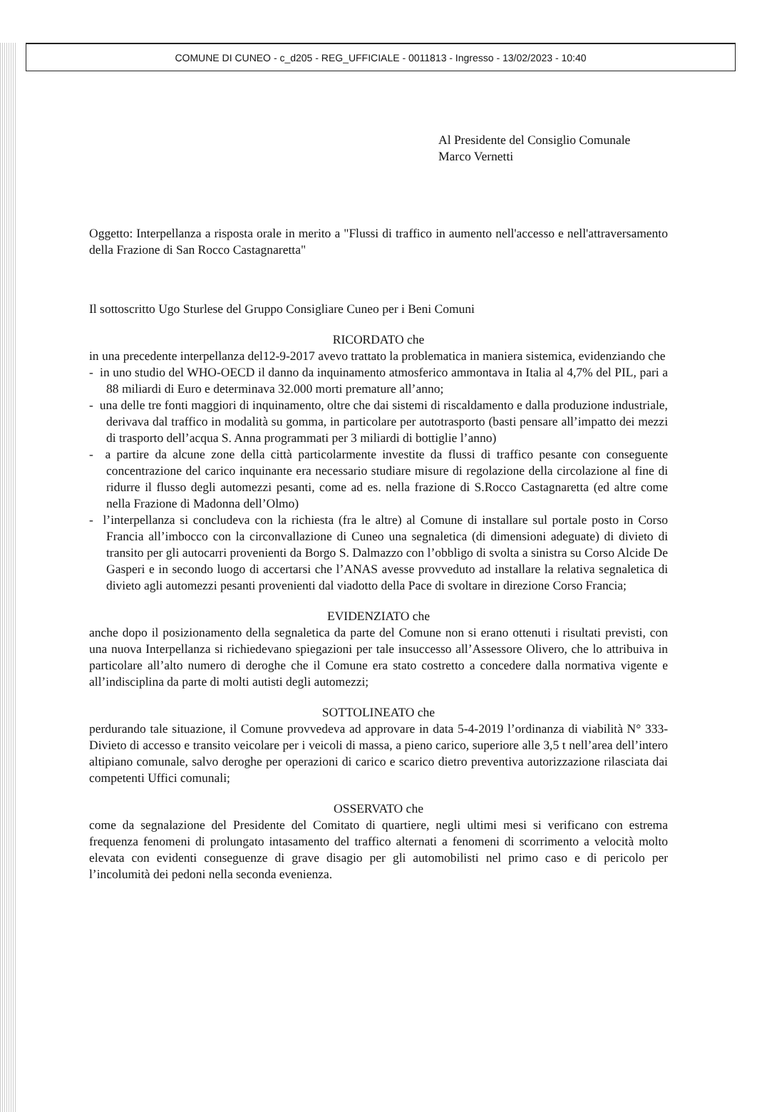COMUNE DI CUNEO - c_d205 - REG_UFFICIALE - 0011813 - Ingresso - 13/02/2023 - 10:40
Al Presidente del Consiglio Comunale
Marco Vernetti
Oggetto: Interpellanza a risposta orale in merito a "Flussi di traffico in aumento nell'accesso e nell'attraversamento della Frazione di San Rocco Castagnaretta"
Il sottoscritto Ugo Sturlese del Gruppo Consigliare Cuneo per i Beni Comuni
RICORDATO che
in una precedente interpellanza del12-9-2017 avevo trattato la problematica in maniera sistemica, evidenziando che
- in uno studio del WHO-OECD il danno da inquinamento atmosferico ammontava in Italia al 4,7% del PIL, pari a 88 miliardi di Euro e determinava 32.000 morti premature all’anno;
- una delle tre fonti maggiori di inquinamento, oltre che dai sistemi di riscaldamento e dalla produzione industriale, derivava dal traffico in modalità su gomma, in particolare per autotrasporto (basti pensare all’impatto dei mezzi di trasporto dell’acqua S. Anna programmati per 3 miliardi di bottiglie l’anno)
- a partire da alcune zone della città particolarmente investite da flussi di traffico pesante con conseguente concentrazione del carico inquinante era necessario studiare misure di regolazione della circolazione al fine di ridurre il flusso degli automezzi pesanti, come ad es. nella frazione di S.Rocco Castagnaretta (ed altre come nella Frazione di Madonna dell’Olmo)
- l’interpellanza si concludeva con la richiesta (fra le altre) al Comune di installare sul portale posto in Corso Francia all’imbocco con la circonvallazione di Cuneo una segnaletica (di dimensioni adeguate) di divieto di transito per gli autocarri provenienti da Borgo S. Dalmazzo con l’obbligo di svolta a sinistra su Corso Alcide De Gasperi e in secondo luogo di accertarsi che l’ANAS avesse provveduto ad installare la relativa segnaletica di divieto agli automezzi pesanti provenienti dal viadotto della Pace di svoltare in direzione Corso Francia;
EVIDENZIATO che
anche dopo il posizionamento della segnaletica da parte del Comune non si erano ottenuti i risultati previsti, con una nuova Interpellanza si richiedevano spiegazioni per tale insuccesso all’Assessore Olivero, che lo attribuiva in particolare all’alto numero di deroghe che il Comune era stato costretto a concedere dalla normativa vigente e all’indisciplina da parte di molti autisti degli automezzi;
SOTTOLINEATO che
perdurando tale situazione, il Comune provvedeva ad approvare in data 5-4-2019 l’ordinanza di viabilità N° 333-Divieto di accesso e transito veicolare per i veicoli di massa, a pieno carico, superiore alle 3,5 t nell’area dell’intero altipiano comunale, salvo deroghe per operazioni di carico e scarico dietro preventiva autorizzazione rilasciata dai competenti Uffici comunali;
OSSERVATO che
come da segnalazione del Presidente del Comitato di quartiere, negli ultimi mesi si verificano con estrema frequenza fenomeni di prolungato intasamento del traffico alternati a fenomeni di scorrimento a velocità molto elevata con evidenti conseguenze di grave disagio per gli automobilisti nel primo caso e di pericolo per l’incolumità dei pedoni nella seconda evenienza.